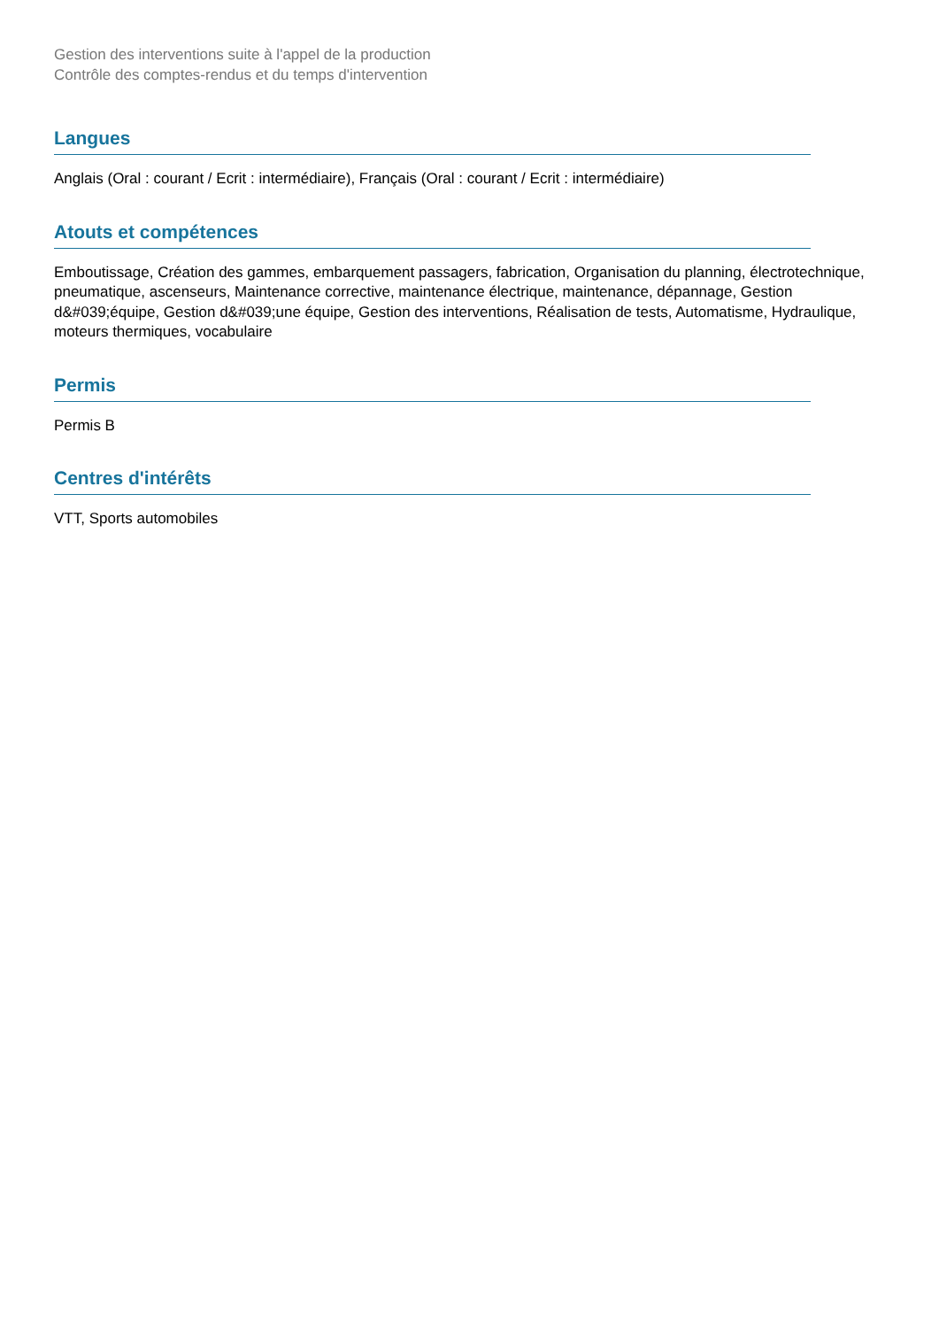Gestion des interventions suite à l'appel de la production
Contrôle des comptes-rendus et du temps d'intervention
Langues
Anglais (Oral : courant / Ecrit : intermédiaire), Français (Oral : courant / Ecrit : intermédiaire)
Atouts et compétences
Emboutissage, Création des gammes, embarquement passagers, fabrication, Organisation du planning, électrotechnique, pneumatique, ascenseurs, Maintenance corrective, maintenance électrique, maintenance, dépannage, Gestion d&#039;équipe, Gestion d&#039;une équipe, Gestion des interventions, Réalisation de tests, Automatisme, Hydraulique, moteurs thermiques, vocabulaire
Permis
Permis B
Centres d'intérêts
VTT, Sports automobiles